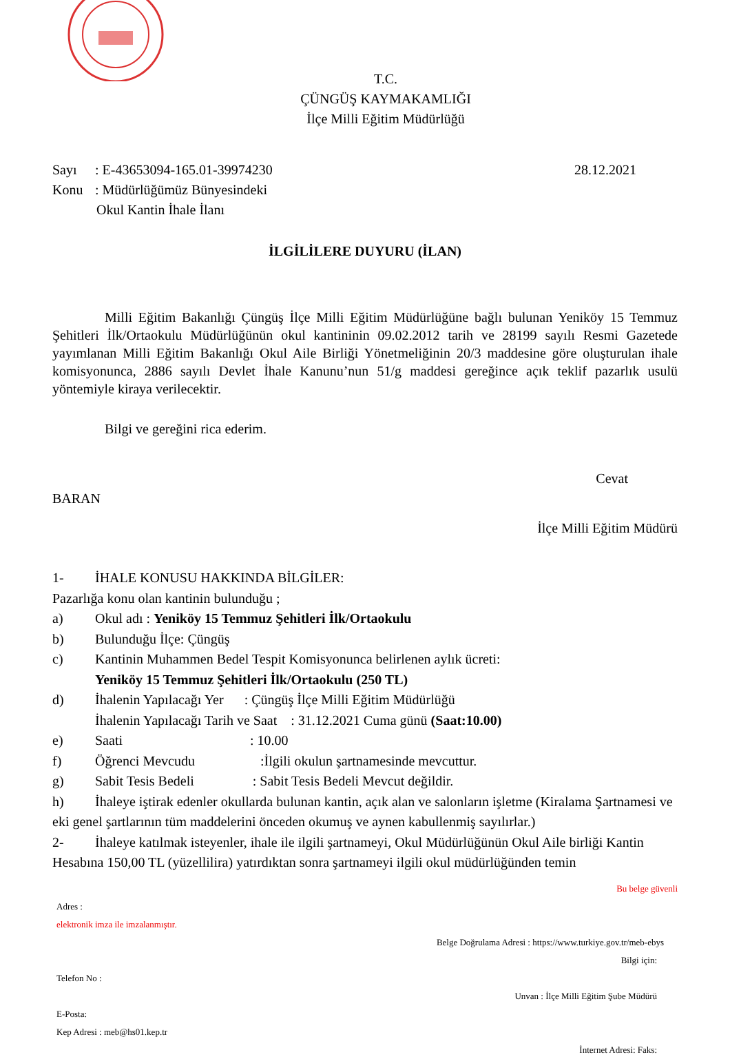T.C.
ÇÜNGÜŞ KAYMAKAMLIĞI
İlçe Milli Eğitim Müdürlüğü
Sayı: E-43653094-165.01-39974230 28.12.2021
Konu: Müdürlüğümüz Bünyesindeki
Okul Kantin İhale İlanı
İLGİLİLERE DUYURU (İLAN)
Milli Eğitim Bakanlığı Çüngüş İlçe Milli Eğitim Müdürlüğüne bağlı bulunan Yeniköy 15 Temmuz Şehitleri İlk/Ortaokulu Müdürlüğünün okul kantininin 09.02.2012 tarih ve 28199 sayılı Resmi Gazetede yayımlanan Milli Eğitim Bakanlığı Okul Aile Birliği Yönetmeliğinin 20/3 maddesine göre oluşturulan ihale komisyonunca, 2886 sayılı Devlet İhale Kanunu’nun 51/g maddesi gereğince açık teklif pazarlık usulü yöntemiyle kiraya verilecektir.
Bilgi ve gereğini rica ederim.
Cevat
BARAN
İlçe Milli Eğitim Müdürü
1- İHALE KONUSU HAKKINDA BİLGİLER:
Pazarlığa konu olan kantinin bulunduğu ;
a) Okul adı : Yeniköy 15 Temmuz Şehitleri İlk/Ortaokulu
b) Bulunduğu İlçe: Çüngüş
c) Kantinin Muhammen Bedel Tespit Komisyonunca belirlenen aylık ücreti:
Yeniköy 15 Temmuz Şehitleri İlk/Ortaokulu (250 TL)
d) İhalenin Yapılacağı Yer : Çüngüş İlçe Milli Eğitim Müdürlüğü
İhalenin Yapılacağı Tarih ve Saat : 31.12.2021 Cuma günü (Saat:10.00)
e) Saati : 10.00
f) Öğrenci Mevcudu :İlgili okulun şartnamesinde mevcuttur.
g) Sabit Tesis Bedeli : Sabit Tesis Bedeli Mevcut değildir.
h) İhaleye iştirak edenler okullarda bulunan kantin, açık alan ve salonların işletme (Kiralama Şartnamesi ve eki genel şartlarının tüm maddelerini önceden okumuş ve aynen kabullenmiş sayılırlar.)
2- İhaleye katılmak isteyenler, ihale ile ilgili şartnameyi, Okul Müdürlüğünün Okul Aile birliği Kantin Hesabına 150,00 TL (yüzellilira) yatırdıktan sonra şartnameyi ilgili okul müdürlüğünden temin
Bu belge güvenli
Adres :
elektronik imza ile imzalanmıştır.
Belge Doğrulama Adresi : https://www.turkiye.gov.tr/meb-ebys
Bilgi için:
Telefon No :
Unvan : İlçe Milli Eğitim Şube Müdürü
E-Posta:
Kep Adresi : meb@hs01.kep.tr
İnternet Adresi: Faks: